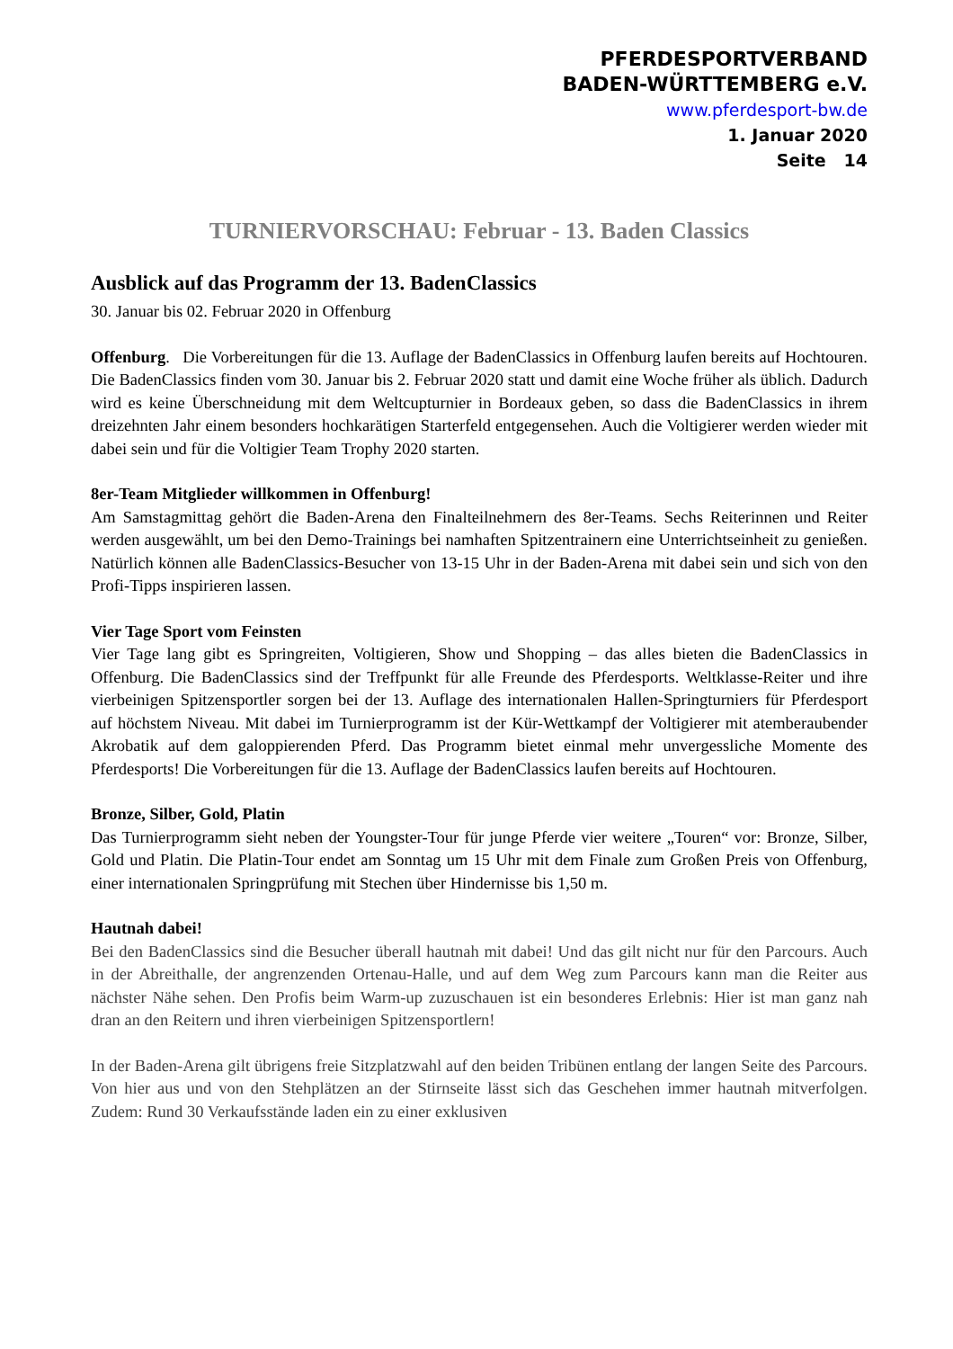PFERDESPORTVERBAND
BADEN-WÜRTTEMBERG e.V.
www.pferdesport-bw.de
1. Januar 2020
Seite 14
TURNIERVORSCHAU: Februar - 13. Baden Classics
Ausblick auf das Programm der 13. BadenClassics
30. Januar bis 02. Februar 2020 in Offenburg
Offenburg. Die Vorbereitungen für die 13. Auflage der BadenClassics in Offenburg laufen bereits auf Hochtouren. Die BadenClassics finden vom 30. Januar bis 2. Februar 2020 statt und damit eine Woche früher als üblich. Dadurch wird es keine Überschneidung mit dem Weltcupturnier in Bordeaux geben, so dass die BadenClassics in ihrem dreizehnten Jahr einem besonders hochkarätigen Starterfeld entgegensehen. Auch die Voltigierer werden wieder mit dabei sein und für die Voltigier Team Trophy 2020 starten.
8er-Team Mitglieder willkommen in Offenburg!
Am Samstagmittag gehört die Baden-Arena den Finalteilnehmern des 8er-Teams. Sechs Reiterinnen und Reiter werden ausgewählt, um bei den Demo-Trainings bei namhaften Spitzentrainern eine Unterrichtseinheit zu genießen. Natürlich können alle BadenClassics-Besucher von 13-15 Uhr in der Baden-Arena mit dabei sein und sich von den Profi-Tipps inspirieren lassen.
Vier Tage Sport vom Feinsten
Vier Tage lang gibt es Springreiten, Voltigieren, Show und Shopping – das alles bieten die BadenClassics in Offenburg. Die BadenClassics sind der Treffpunkt für alle Freunde des Pferdesports. Weltklasse-Reiter und ihre vierbeinigen Spitzensportler sorgen bei der 13. Auflage des internationalen Hallen-Springturniers für Pferdesport auf höchstem Niveau. Mit dabei im Turnierprogramm ist der Kür-Wettkampf der Voltigierer mit atemberaubender Akrobatik auf dem galoppierenden Pferd. Das Programm bietet einmal mehr unvergessliche Momente des Pferdesports! Die Vorbereitungen für die 13. Auflage der BadenClassics laufen bereits auf Hochtouren.
Bronze, Silber, Gold, Platin
Das Turnierprogramm sieht neben der Youngster-Tour für junge Pferde vier weitere „Touren“ vor: Bronze, Silber, Gold und Platin. Die Platin-Tour endet am Sonntag um 15 Uhr mit dem Finale zum Großen Preis von Offenburg, einer internationalen Springprüfung mit Stechen über Hindernisse bis 1,50 m.
Hautnah dabei!
Bei den BadenClassics sind die Besucher überall hautnah mit dabei! Und das gilt nicht nur für den Parcours. Auch in der Abreithalle, der angrenzenden Ortenau-Halle, und auf dem Weg zum Parcours kann man die Reiter aus nächster Nähe sehen. Den Profis beim Warm-up zuzuschauen ist ein besonderes Erlebnis: Hier ist man ganz nah dran an den Reitern und ihren vierbeinigen Spitzensportlern!
In der Baden-Arena gilt übrigens freie Sitzplatzwahl auf den beiden Tribünen entlang der langen Seite des Parcours. Von hier aus und von den Stehplätzen an der Stirnseite lässt sich das Geschehen immer hautnah mitverfolgen. Zudem: Rund 30 Verkaufsstände laden ein zu einer exklusiven